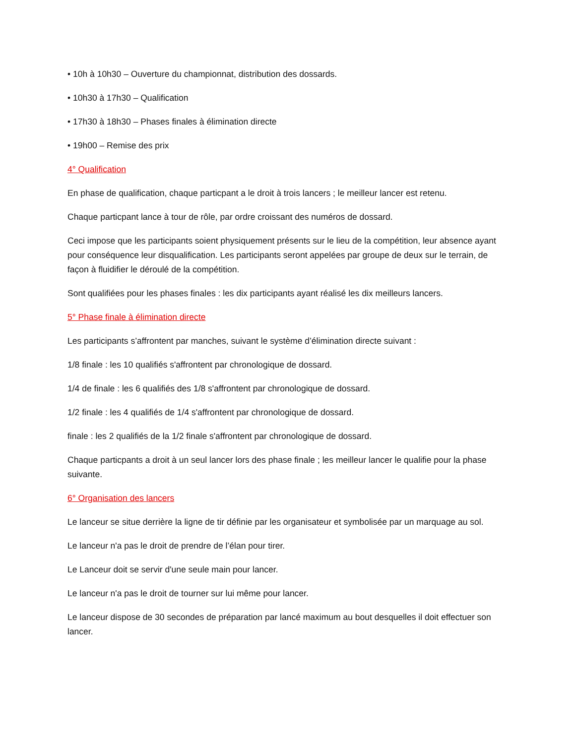• 10h à 10h30 – Ouverture du championnat, distribution des dossards.
• 10h30 à 17h30 – Qualification
• 17h30 à 18h30 – Phases finales à élimination directe
• 19h00 – Remise des prix
4° Qualification
En phase de qualification, chaque particpant a le droit à trois lancers ; le meilleur lancer est retenu.
Chaque particpant lance à tour de rôle, par ordre croissant des numéros de dossard.
Ceci impose que les participants soient physiquement présents sur le lieu de la compétition, leur absence ayant pour conséquence leur disqualification. Les participants seront appelées par groupe de deux sur le terrain, de façon à fluidifier le déroulé de la compétition.
Sont qualifiées pour les phases finales : les dix participants ayant réalisé les dix meilleurs lancers.
5° Phase finale à élimination directe
Les participants s’affrontent par manches, suivant le système d’élimination directe suivant :
1/8 finale : les 10 qualifiés s'affrontent par chronologique de dossard.
1/4 de finale : les 6 qualifiés des 1/8 s'affrontent par chronologique de dossard.
1/2 finale : les 4 qualifiés de 1/4 s'affrontent par chronologique de dossard.
finale : les 2 qualifiés de la 1/2 finale s'affrontent par chronologique de dossard.
Chaque particpants a droit à un seul lancer lors des phase finale ; les meilleur lancer le qualifie pour la phase suivante.
6° Organisation des lancers
Le lanceur se situe derrière la ligne de tir définie par les organisateur et symbolisée par un marquage au sol.
Le lanceur n'a pas le droit de prendre de l’élan pour tirer.
Le Lanceur doit se servir d'une seule main pour lancer.
Le lanceur n'a pas le droit de tourner sur lui même pour lancer.
Le lanceur dispose de 30 secondes de préparation par lancé maximum au bout desquelles il doit effectuer son lancer.